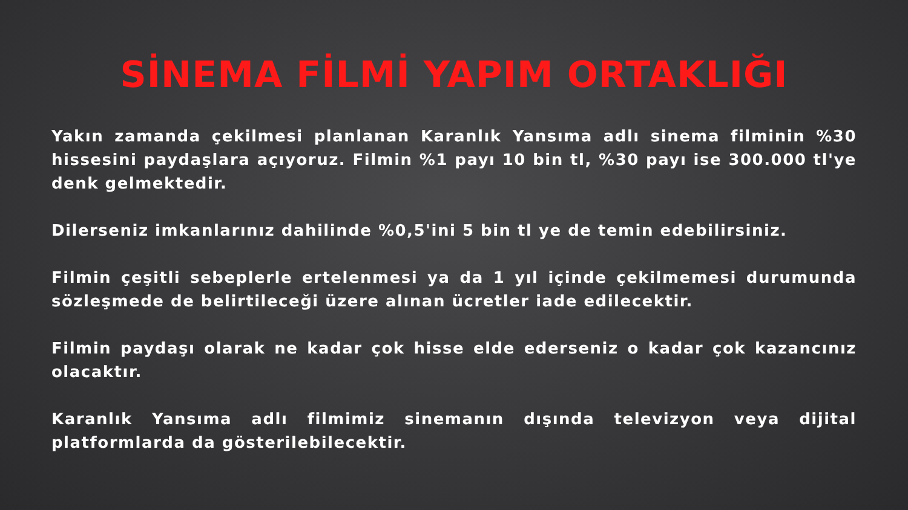SİNEMA FİLMİ YAPIM ORTAKLIĞI
Yakın zamanda çekilmesi planlanan Karanlık Yansıma adlı sinema filminin %30 hissesini paydaşlara açıyoruz. Filmin %1 payı 10 bin tl, %30 payı ise 300.000 tl'ye denk gelmektedir.
Dilerseniz imkanlarınız dahilinde %0,5'ini 5 bin tl ye de temin edebilirsiniz.
Filmin çeşitli sebeplerle ertelenmesi ya da 1 yıl içinde çekilmemesi durumunda sözleşmede de belirtileceği üzere alınan ücretler iade edilecektir.
Filmin paydaşı olarak ne kadar çok hisse elde ederseniz o kadar çok kazancınız olacaktır.
Karanlık Yansıma adlı filmimiz sinemanın dışında televizyon veya dijital platformlarda da gösterilebilecektir.